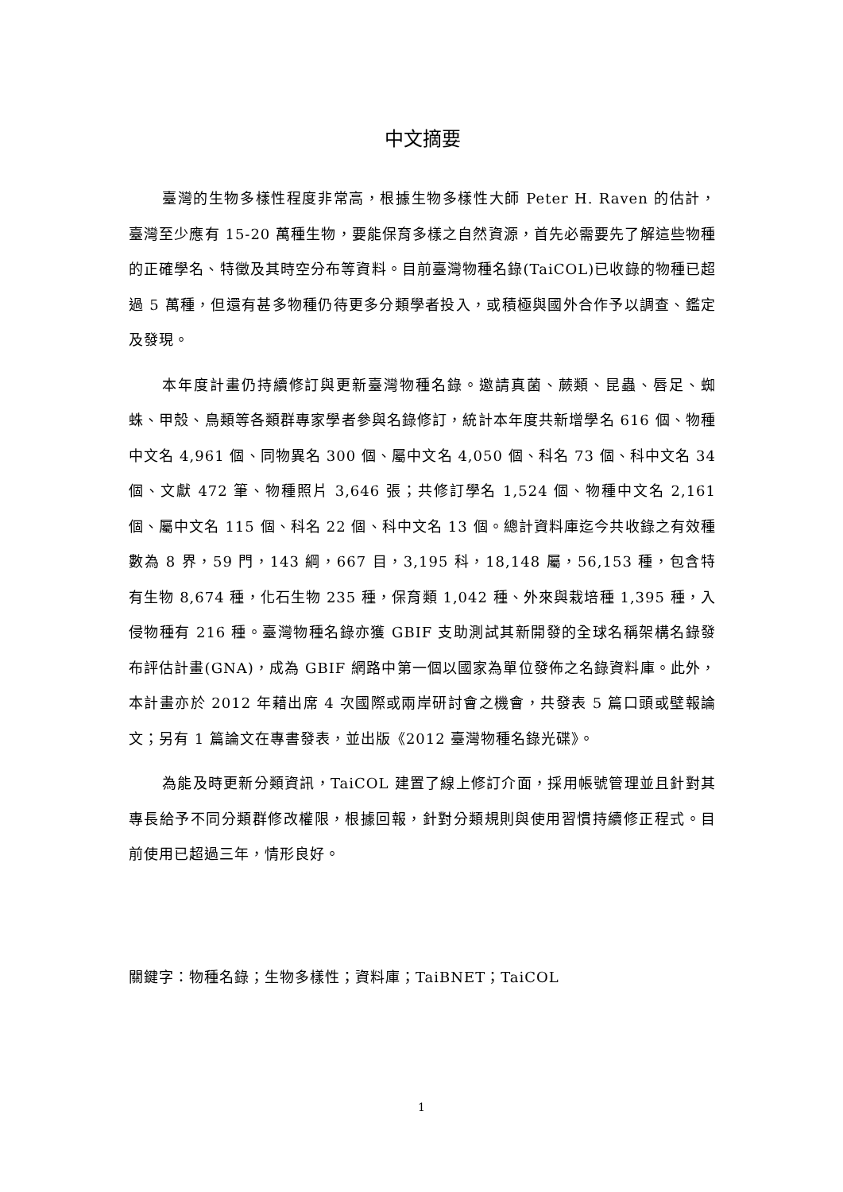中文摘要
臺灣的生物多樣性程度非常高，根據生物多樣性大師 Peter H. Raven 的估計，臺灣至少應有 15-20 萬種生物，要能保育多樣之自然資源，首先必需要先了解這些物種的正確學名、特徵及其時空分布等資料。目前臺灣物種名錄(TaiCOL)已收錄的物種已超過 5 萬種，但還有甚多物種仍待更多分類學者投入，或積極與國外合作予以調查、鑑定及發現。
本年度計畫仍持續修訂與更新臺灣物種名錄。邀請真菌、蕨類、昆蟲、唇足、蜘蛛、甲殼、鳥類等各類群專家學者參與名錄修訂，統計本年度共新增學名 616 個、物種中文名 4,961 個、同物異名 300 個、屬中文名 4,050 個、科名 73 個、科中文名 34 個、文獻 472 筆、物種照片 3,646 張；共修訂學名 1,524 個、物種中文名 2,161 個、屬中文名 115 個、科名 22 個、科中文名 13 個。總計資料庫迄今共收錄之有效種數為 8 界，59 門，143 綱，667 目，3,195 科，18,148 屬，56,153 種，包含特有生物 8,674 種，化石生物 235 種，保育類 1,042 種、外來與栽培種 1,395 種，入侵物種有 216 種。臺灣物種名錄亦獲 GBIF 支助測試其新開發的全球名稱架構名錄發布評估計畫(GNA)，成為 GBIF 網路中第一個以國家為單位發佈之名錄資料庫。此外，本計畫亦於 2012 年藉出席 4 次國際或兩岸研討會之機會，共發表 5 篇口頭或壁報論文；另有 1 篇論文在專書發表，並出版《2012 臺灣物種名錄光碟》。
為能及時更新分類資訊，TaiCOL 建置了線上修訂介面，採用帳號管理並且針對其專長給予不同分類群修改權限，根據回報，針對分類規則與使用習慣持續修正程式。目前使用已超過三年，情形良好。
關鍵字：物種名錄；生物多樣性；資料庫；TaiBNET；TaiCOL
1